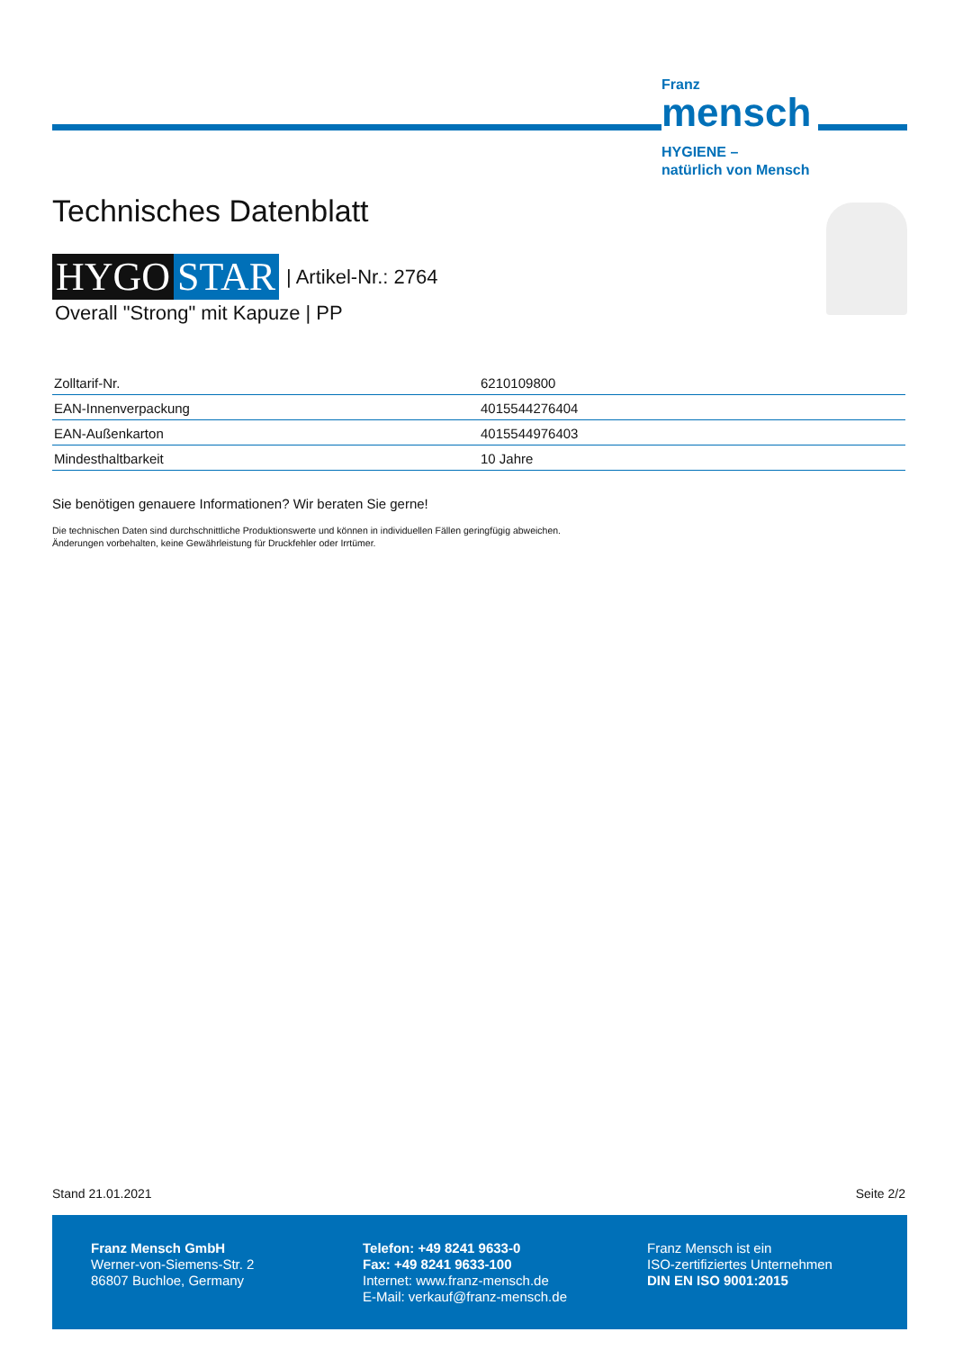Franz
mensch
HYGIENE –
natürlich von Mensch
Technisches Datenblatt
HYGO STAR | Artikel-Nr.: 2764
Overall "Strong" mit Kapuze | PP
| Zolltarif-Nr. | 6210109800 |
| EAN-Innenverpackung | 4015544276404 |
| EAN-Außenkarton | 4015544976403 |
| Mindesthaltbarkeit | 10 Jahre |
Sie benötigen genauere Informationen? Wir beraten Sie gerne!
Die technischen Daten sind durchschnittliche Produktionswerte und können in individuellen Fällen geringfügig abweichen.
Änderungen vorbehalten, keine Gewährleistung für Druckfehler oder Irrtümer.
Stand 21.01.2021 Seite 2/2
Franz Mensch GmbH
Werner-von-Siemens-Str. 2
86807 Buchloe, Germany
Telefon: +49 8241 9633-0
Fax: +49 8241 9633-100
Internet: www.franz-mensch.de
E-Mail: verkauf@franz-mensch.de
Franz Mensch ist ein
ISO-zertifiziertes Unternehmen
DIN EN ISO 9001:2015